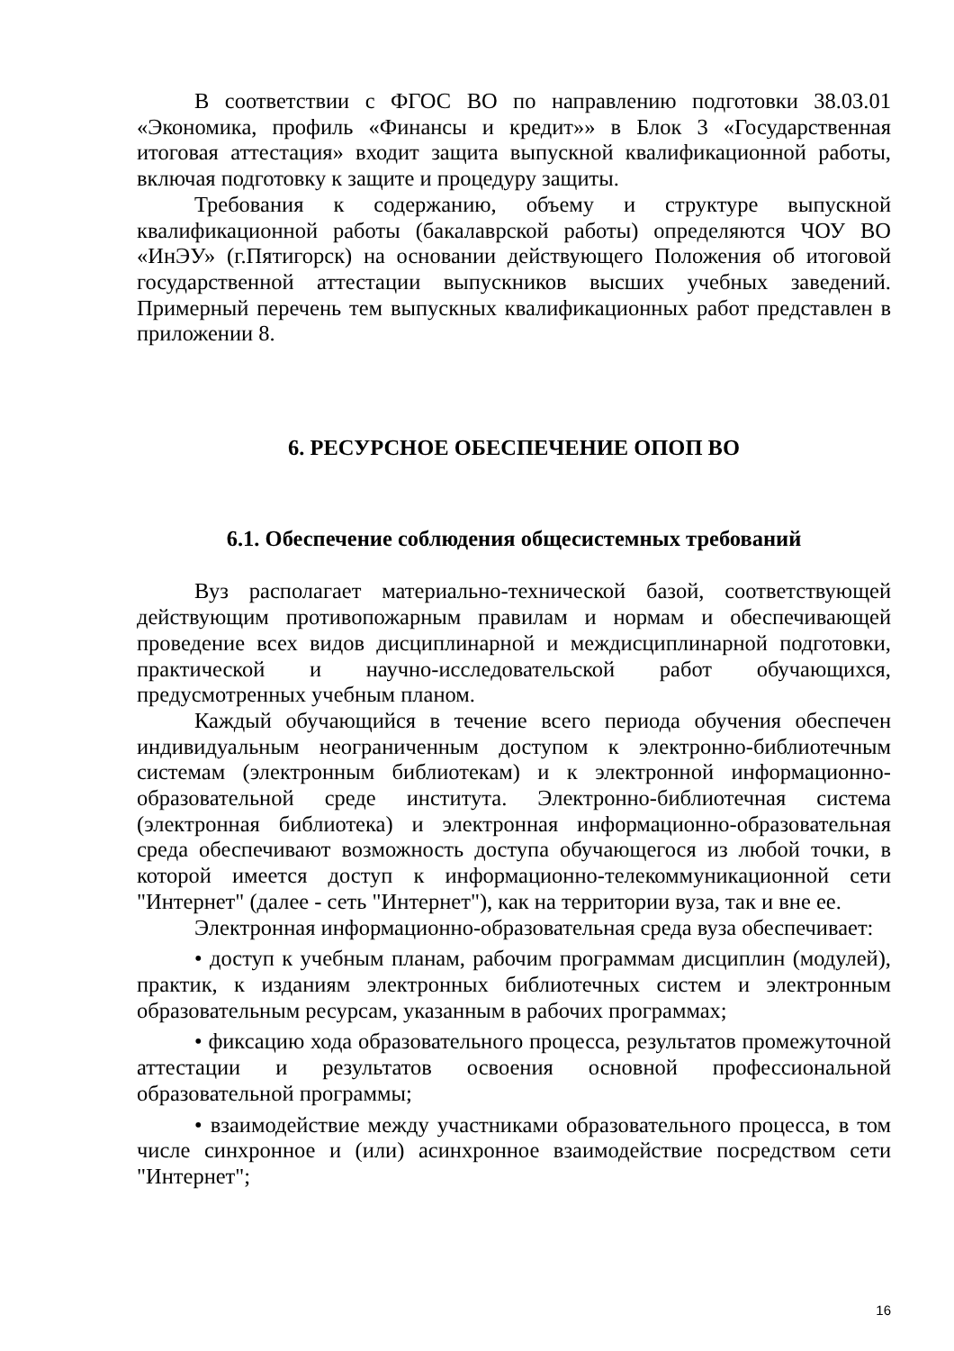В соответствии с ФГОС ВО по направлению подготовки 38.03.01 «Экономика, профиль «Финансы и кредит»» в Блок 3 «Государственная итоговая аттестация» входит защита выпускной квалификационной работы, включая подготовку к защите и процедуру защиты.
Требования к содержанию, объему и структуре выпускной квалификационной работы (бакалаврской работы) определяются ЧОУ ВО «ИнЭУ» (г.Пятигорск) на основании действующего Положения об итоговой государственной аттестации выпускников высших учебных заведений. Примерный перечень тем выпускных квалификационных работ представлен в приложении 8.
6. РЕСУРСНОЕ ОБЕСПЕЧЕНИЕ ОПОП ВО
6.1. Обеспечение соблюдения общесистемных требований
Вуз располагает материально-технической базой, соответствующей действующим противопожарным правилам и нормам и обеспечивающей проведение всех видов дисциплинарной и междисциплинарной подготовки, практической и научно-исследовательской работ обучающихся, предусмотренных учебным планом.
Каждый обучающийся в течение всего периода обучения обеспечен индивидуальным неограниченным доступом к электронно-библиотечным системам (электронным библиотекам) и к электронной информационно-образовательной среде института. Электронно-библиотечная система (электронная библиотека) и электронная информационно-образовательная среда обеспечивают возможность доступа обучающегося из любой точки, в которой имеется доступ к информационно-телекоммуникационной сети "Интернет" (далее - сеть "Интернет"), как на территории вуза, так и вне ее.
Электронная информационно-образовательная среда вуза обеспечивает:
• доступ к учебным планам, рабочим программам дисциплин (модулей), практик, к изданиям электронных библиотечных систем и электронным образовательным ресурсам, указанным в рабочих программах;
• фиксацию хода образовательного процесса, результатов промежуточной аттестации и результатов освоения основной профессиональной образовательной программы;
• взаимодействие между участниками образовательного процесса, в том числе синхронное и (или) асинхронное взаимодействие посредством сети "Интернет";
16